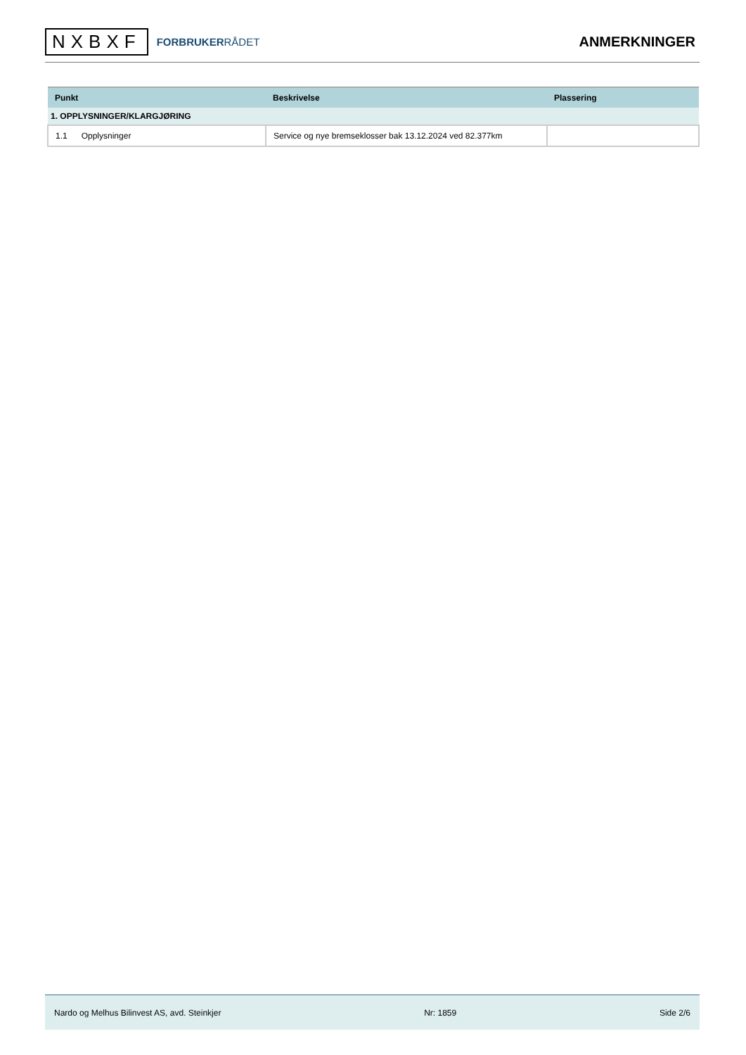NXBXF FORBRUKERRÅDET
ANMERKNINGER
| Punkt | Beskrivelse | Plassering |
| --- | --- | --- |
| 1. OPPLYSNINGER/KLARGJØRING | | |
| 1.1 Opplysninger | Service og nye bremseklosser bak 13.12.2024 ved 82.377km | |
Nardo og Melhus Bilinvest AS, avd. Steinkjer Nr: 1859 Side 2/6